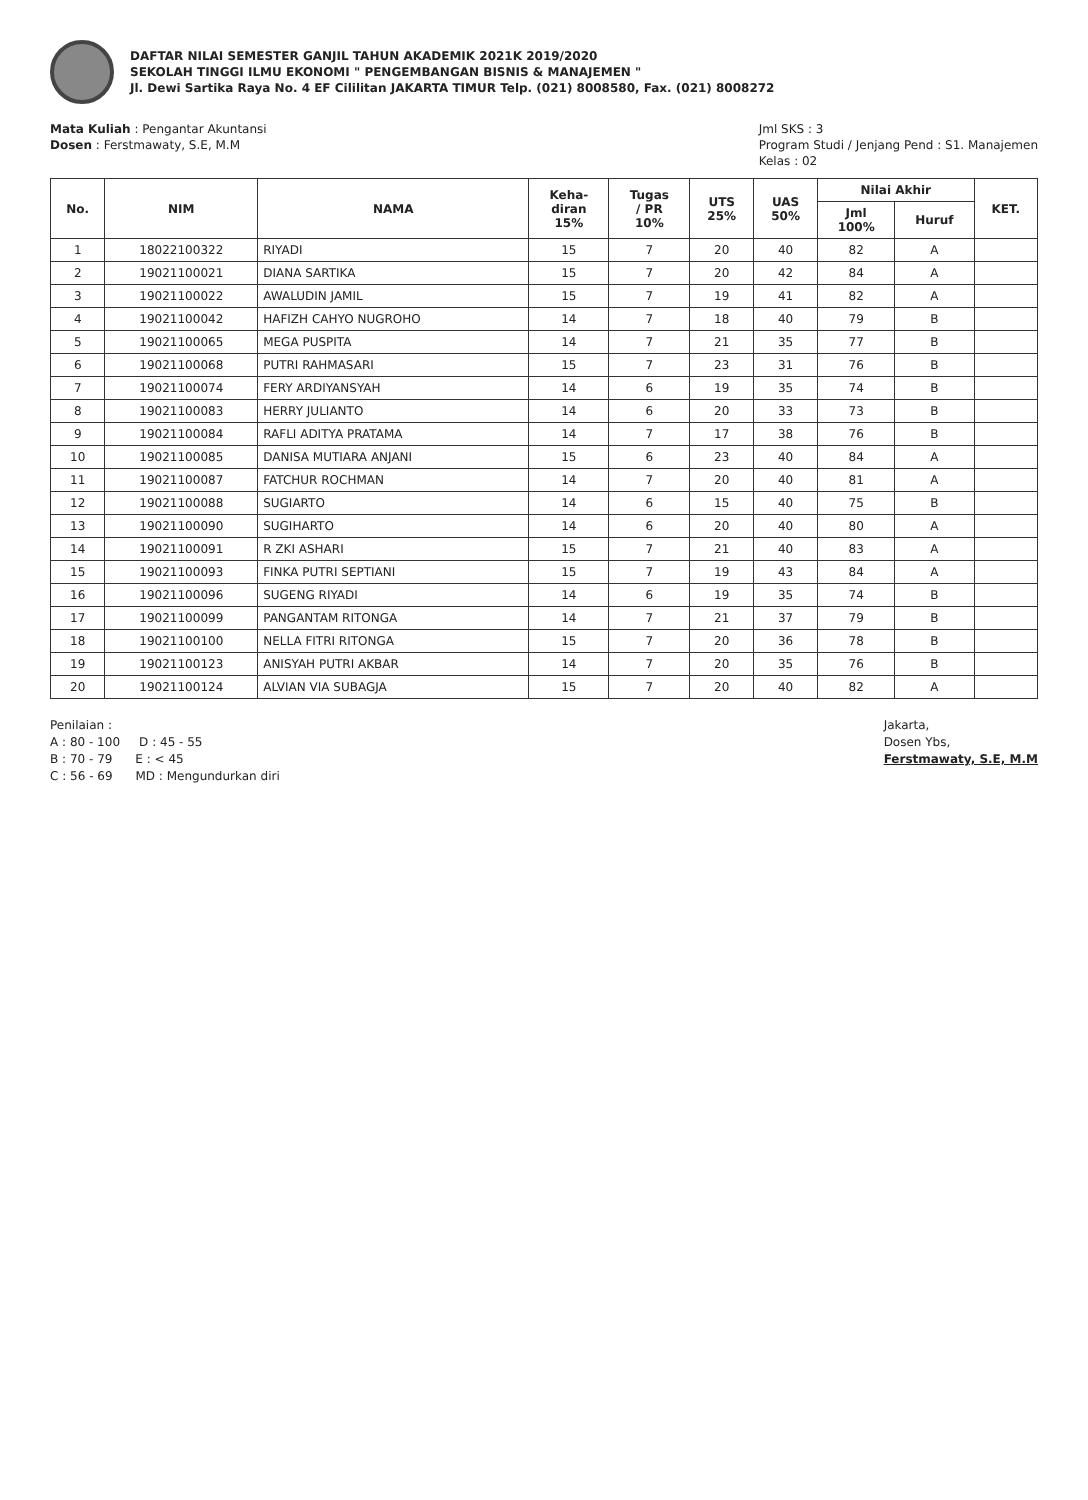DAFTAR NILAI SEMESTER GANJIL TAHUN AKADEMIK 2021K 2019/2020
SEKOLAH TINGGI ILMU EKONOMI " PENGEMBANGAN BISNIS & MANAJEMEN "
Jl. Dewi Sartika Raya No. 4 EF Cililitan JAKARTA TIMUR Telp. (021) 8008580, Fax. (021) 8008272
Mata Kuliah : Pengantar Akuntansi
Dosen : Ferstmawaty, S.E, M.M
Jml SKS : 3
Program Studi / Jenjang Pend : S1. Manajemen
Kelas : 02
| No. | NIM | NAMA | Keha- diran 15% | Tugas / PR 10% | UTS 25% | UAS 50% | Nilai Akhir | | KET. |
| --- | --- | --- | --- | --- | --- | --- | --- | --- | --- |
| | | | | | | | Jml 100% | Huruf | |
| 1 | 18022100322 | RIYADI | 15 | 7 | 20 | 40 | 82 | A | |
| 2 | 19021100021 | DIANA SARTIKA | 15 | 7 | 20 | 42 | 84 | A | |
| 3 | 19021100022 | AWALUDIN JAMIL | 15 | 7 | 19 | 41 | 82 | A | |
| 4 | 19021100042 | HAFIZH CAHYO NUGROHO | 14 | 7 | 18 | 40 | 79 | B | |
| 5 | 19021100065 | MEGA PUSPITA | 14 | 7 | 21 | 35 | 77 | B | |
| 6 | 19021100068 | PUTRI RAHMASARI | 15 | 7 | 23 | 31 | 76 | B | |
| 7 | 19021100074 | FERY ARDIYANSYAH | 14 | 6 | 19 | 35 | 74 | B | |
| 8 | 19021100083 | HERRY JULIANTO | 14 | 6 | 20 | 33 | 73 | B | |
| 9 | 19021100084 | RAFLI ADITYA PRATAMA | 14 | 7 | 17 | 38 | 76 | B | |
| 10 | 19021100085 | DANISA MUTIARA ANJANI | 15 | 6 | 23 | 40 | 84 | A | |
| 11 | 19021100087 | FATCHUR ROCHMAN | 14 | 7 | 20 | 40 | 81 | A | |
| 12 | 19021100088 | SUGIARTO | 14 | 6 | 15 | 40 | 75 | B | |
| 13 | 19021100090 | SUGIHARTO | 14 | 6 | 20 | 40 | 80 | A | |
| 14 | 19021100091 | R ZKI ASHARI | 15 | 7 | 21 | 40 | 83 | A | |
| 15 | 19021100093 | FINKA PUTRI SEPTIANI | 15 | 7 | 19 | 43 | 84 | A | |
| 16 | 19021100096 | SUGENG RIYADI | 14 | 6 | 19 | 35 | 74 | B | |
| 17 | 19021100099 | PANGANTAM RITONGA | 14 | 7 | 21 | 37 | 79 | B | |
| 18 | 19021100100 | NELLA FITRI RITONGA | 15 | 7 | 20 | 36 | 78 | B | |
| 19 | 19021100123 | ANISYAH PUTRI AKBAR | 14 | 7 | 20 | 35 | 76 | B | |
| 20 | 19021100124 | ALVIAN VIA SUBAGJA | 15 | 7 | 20 | 40 | 82 | A | |
Penilaian :
A : 80 - 100 D : 45 - 55
B : 70 - 79 E : < 45
C : 56 - 69 MD : Mengundurkan diri
Jakarta,
Dosen Ybs,
Ferstmawaty, S.E, M.M